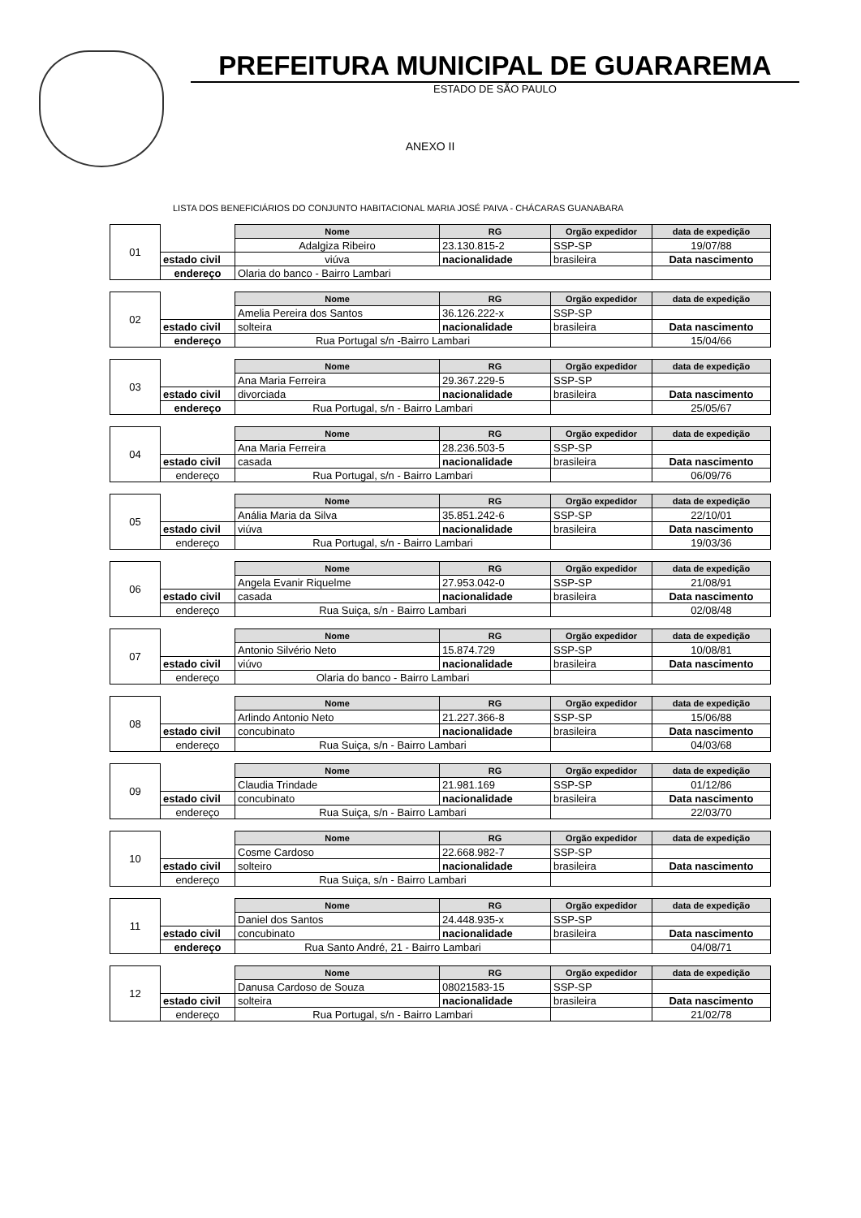PREFEITURA MUNICIPAL DE GUARAREMA
ESTADO DE SÃO PAULO
ANEXO II
LISTA DOS BENEFICIÁRIOS DO CONJUNTO HABITACIONAL MARIA JOSÉ PAIVA - CHÁCARAS GUANABARA
| 01 | | Nome | RG | Orgão expedidor | data de expedição |
| | | Adalgiza Ribeiro | 23.130.815-2 | SSP-SP | 19/07/88 |
| | estado civil | viúva | nacionalidade | brasileira | Data nascimento |
| | endereço | Olaria do banco - Bairro Lambari | | | |
| 02 | | Nome | RG | Orgão expedidor | data de expedição |
| | | Amelia Pereira dos Santos | 36.126.222-x | SSP-SP | |
| | estado civil | solteira | nacionalidade | brasileira | Data nascimento |
| | endereço | Rua Portugal s/n -Bairro Lambari | | | 15/04/66 |
| 03 | | Nome | RG | Orgão expedidor | data de expedição |
| | | Ana Maria Ferreira | 29.367.229-5 | SSP-SP | |
| | estado civil | divorciada | nacionalidade | brasileira | Data nascimento |
| | endereço | Rua Portugal, s/n - Bairro Lambari | | | 25/05/67 |
| 04 | | Nome | RG | Orgão expedidor | data de expedição |
| | | Ana Maria Ferreira | 28.236.503-5 | SSP-SP | |
| | estado civil | casada | nacionalidade | brasileira | Data nascimento |
| | endereço | Rua Portugal, s/n - Bairro Lambari | | | 06/09/76 |
| 05 | | Nome | RG | Orgão expedidor | data de expedição |
| | | Anália Maria da Silva | 35.851.242-6 | SSP-SP | 22/10/01 |
| | estado civil | viúva | nacionalidade | brasileira | Data nascimento |
| | endereço | Rua Portugal, s/n - Bairro Lambari | | | 19/03/36 |
| 06 | | Nome | RG | Orgão expedidor | data de expedição |
| | | Angela Evanir Riquelme | 27.953.042-0 | SSP-SP | 21/08/91 |
| | estado civil | casada | nacionalidade | brasileira | Data nascimento |
| | endereço | Rua Suiça, s/n - Bairro Lambari | | | 02/08/48 |
| 07 | | Nome | RG | Orgão expedidor | data de expedição |
| | | Antonio Silvério Neto | 15.874.729 | SSP-SP | 10/08/81 |
| | estado civil | viúvo | nacionalidade | brasileira | Data nascimento |
| | endereço | Olaria do banco - Bairro Lambari | | | |
| 08 | | Nome | RG | Orgão expedidor | data de expedição |
| | | Arlindo Antonio Neto | 21.227.366-8 | SSP-SP | 15/06/88 |
| | estado civil | concubinato | nacionalidade | brasileira | Data nascimento |
| | endereço | Rua Suiça, s/n - Bairro Lambari | | | 04/03/68 |
| 09 | | Nome | RG | Orgão expedidor | data de expedição |
| | | Claudia Trindade | 21.981.169 | SSP-SP | 01/12/86 |
| | estado civil | concubinato | nacionalidade | brasileira | Data nascimento |
| | endereço | Rua Suiça, s/n - Bairro Lambari | | | 22/03/70 |
| 10 | | Nome | RG | Orgão expedidor | data de expedição |
| | | Cosme Cardoso | 22.668.982-7 | SSP-SP | |
| | estado civil | solteiro | nacionalidade | brasileira | Data nascimento |
| | endereço | Rua Suiça, s/n - Bairro Lambari | | | |
| 11 | | Nome | RG | Orgão expedidor | data de expedição |
| | | Daniel dos Santos | 24.448.935-x | SSP-SP | |
| | estado civil | concubinato | nacionalidade | brasileira | Data nascimento |
| | endereço | Rua Santo André, 21 - Bairro Lambari | | | 04/08/71 |
| 12 | | Nome | RG | Orgão expedidor | data de expedição |
| | | Danusa Cardoso de Souza | 08021583-15 | SSP-SP | |
| | estado civil | solteira | nacionalidade | brasileira | Data nascimento |
| | endereço | Rua Portugal, s/n - Bairro Lambari | | | 21/02/78 |